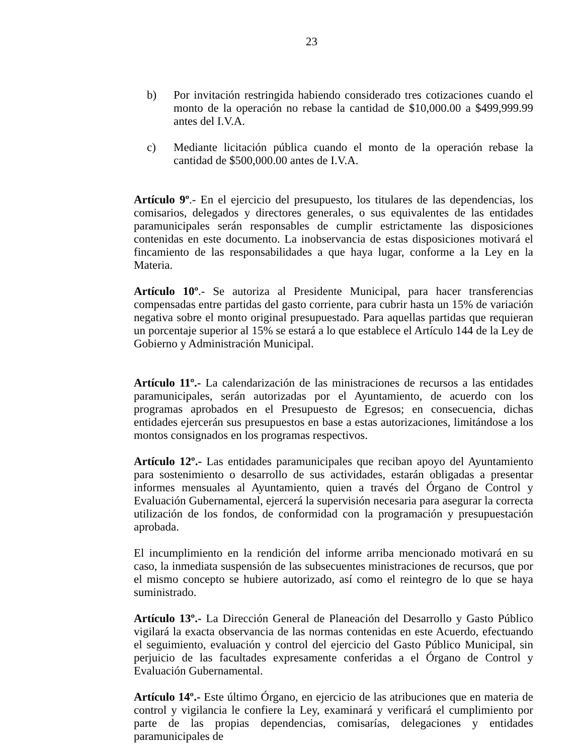23
b) Por invitación restringida habiendo considerado tres cotizaciones cuando el monto de la operación no rebase la cantidad de $10,000.00 a $499,999.99 antes del I.V.A.
c) Mediante licitación pública cuando el monto de la operación rebase la cantidad de $500,000.00 antes de I.V.A.
Artículo 9º.- En el ejercicio del presupuesto, los titulares de las dependencias, los comisarios, delegados y directores generales, o sus equivalentes de las entidades paramunicipales serán responsables de cumplir estrictamente las disposiciones contenidas en este documento. La inobservancia de estas disposiciones motivará el fincamiento de las responsabilidades a que haya lugar, conforme a la Ley en la Materia.
Artículo 10º.- Se autoriza al Presidente Municipal, para hacer transferencias compensadas entre partidas del gasto corriente, para cubrir hasta un 15% de variación negativa sobre el monto original presupuestado. Para aquellas partidas que requieran un porcentaje superior al 15% se estará a lo que establece el Artículo 144 de la Ley de Gobierno y Administración Municipal.
Artículo 11º.- La calendarización de las ministraciones de recursos a las entidades paramunicipales, serán autorizadas por el Ayuntamiento, de acuerdo con los programas aprobados en el Presupuesto de Egresos; en consecuencia, dichas entidades ejercerán sus presupuestos en base a estas autorizaciones, limitándose a los montos consignados en los programas respectivos.
Artículo 12º.- Las entidades paramunicipales que reciban apoyo del Ayuntamiento para sostenimiento o desarrollo de sus actividades, estarán obligadas a presentar informes mensuales al Ayuntamiento, quien a través del Órgano de Control y Evaluación Gubernamental, ejercerá la supervisión necesaria para asegurar la correcta utilización de los fondos, de conformidad con la programación y presupuestación aprobada.
El incumplimiento en la rendición del informe arriba mencionado motivará en su caso, la inmediata suspensión de las subsecuentes ministraciones de recursos, que por el mismo concepto se hubiere autorizado, así como el reintegro de lo que se haya suministrado.
Artículo 13º.- La Dirección General de Planeación del Desarrollo y Gasto Público vigilará la exacta observancia de las normas contenidas en este Acuerdo, efectuando el seguimiento, evaluación y control del ejercicio del Gasto Público Municipal, sin perjuicio de las facultades expresamente conferidas a el Órgano de Control y Evaluación Gubernamental.
Artículo 14º.- Este último Órgano, en ejercicio de las atribuciones que en materia de control y vigilancia le confiere la Ley, examinará y verificará el cumplimiento por parte de las propias dependencias, comisarías, delegaciones y entidades paramunicipales de